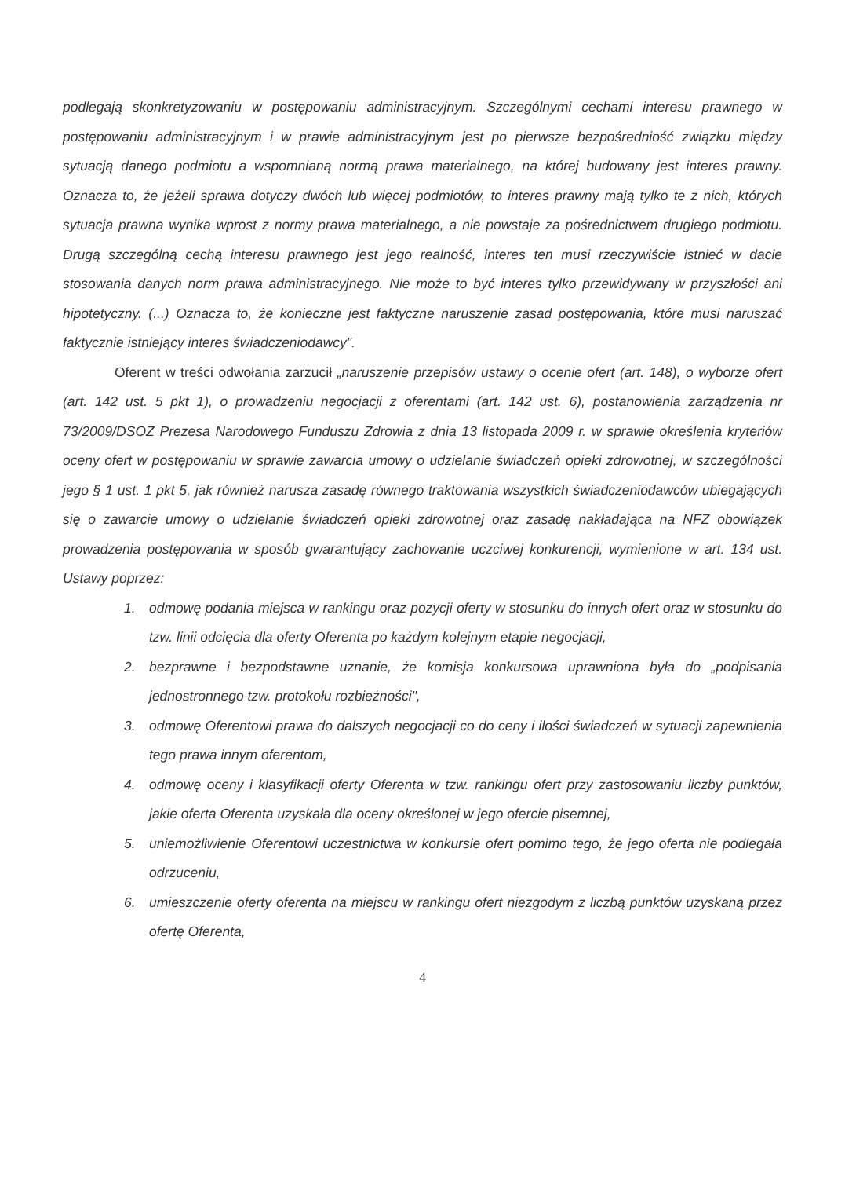podlegają skonkretyzowaniu w postępowaniu administracyjnym. Szczególnymi cechami interesu prawnego w postępowaniu administracyjnym i w prawie administracyjnym jest po pierwsze bezpośredniość związku między sytuacją danego podmiotu a wspomnianą normą prawa materialnego, na której budowany jest interes prawny. Oznacza to, że jeżeli sprawa dotyczy dwóch lub więcej podmiotów, to interes prawny mają tylko te z nich, których sytuacja prawna wynika wprost z normy prawa materialnego, a nie powstaje za pośrednictwem drugiego podmiotu. Drugą szczególną cechą interesu prawnego jest jego realność, interes ten musi rzeczywiście istnieć w dacie stosowania danych norm prawa administracyjnego. Nie może to być interes tylko przewidywany w przyszłości ani hipotetyczny. (...) Oznacza to, że konieczne jest faktyczne naruszenie zasad postępowania, które musi naruszać faktycznie istniejący interes świadczeniodawcy".
Oferent w treści odwołania zarzucił „naruszenie przepisów ustawy o ocenie ofert (art. 148), o wyborze ofert (art. 142 ust. 5 pkt 1), o prowadzeniu negocjacji z oferentami (art. 142 ust. 6), postanowienia zarządzenia nr 73/2009/DSOZ Prezesa Narodowego Funduszu Zdrowia z dnia 13 listopada 2009 r. w sprawie określenia kryteriów oceny ofert w postępowaniu w sprawie zawarcia umowy o udzielanie świadczeń opieki zdrowotnej, w szczególności jego § 1 ust. 1 pkt 5, jak również narusza zasadę równego traktowania wszystkich świadczeniodawców ubiegających się o zawarcie umowy o udzielanie świadczeń opieki zdrowotnej oraz zasadę nakładająca na NFZ obowiązek prowadzenia postępowania w sposób gwarantujący zachowanie uczciwej konkurencji, wymienione w art. 134 ust. Ustawy poprzez:
1. odmowę podania miejsca w rankingu oraz pozycji oferty w stosunku do innych ofert oraz w stosunku do tzw. linii odcięcia dla oferty Oferenta po każdym kolejnym etapie negocjacji,
2. bezprawne i bezpodstawne uznanie, że komisja konkursowa uprawniona była do „podpisania jednostronnego tzw. protokołu rozbieżności",
3. odmowę Oferentowi prawa do dalszych negocjacji co do ceny i ilości świadczeń w sytuacji zapewnienia tego prawa innym oferentom,
4. odmowę oceny i klasyfikacji oferty Oferenta w tzw. rankingu ofert przy zastosowaniu liczby punktów, jakie oferta Oferenta uzyskała dla oceny określonej w jego ofercie pisemnej,
5. uniemożliwienie Oferentowi uczestnictwa w konkursie ofert pomimo tego, że jego oferta nie podlegała odrzuceniu,
6. umieszczenie oferty oferenta na miejscu w rankingu ofert niezgodym z liczbą punktów uzyskaną przez ofertę Oferenta,
4